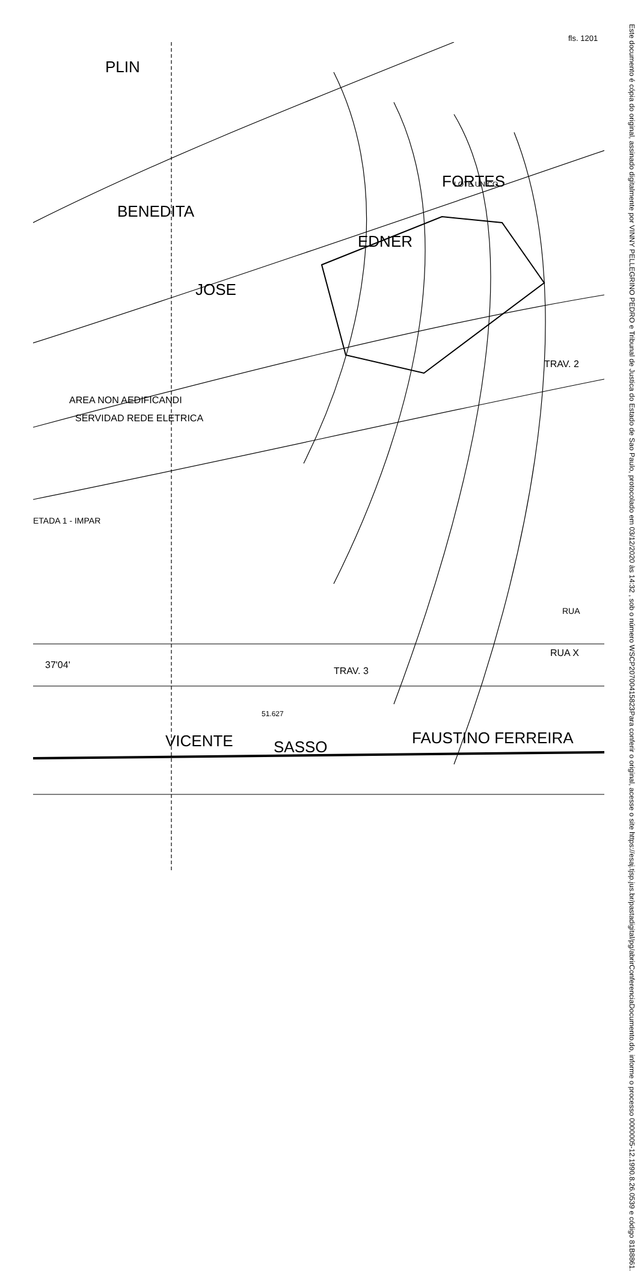fls. 1201
PLIN
BENEDITA
JOSE
EDNER
FORTES
VICENTE
SASSO
FAUSTINO FERREIRA
LOTE UNICO
AREA NON AEDIFICANDI
SERVIDAD REDE ELETRICA
TRAV. 3
TRAV. 2
37'04'
51.627
RUA X
RUA
ETADA 1 - IMPAR
Este documento é cópia do original, assinado digitalmente por VINNY PELLEGRINO PEDRO e Tribunal de Justica do Estado de Sao Paulo, protocolado em 03/12/2020 às 14:32 , sob o número WSCP20700415823
Para conferir o original, acesse o site https://esaj.tjsp.jus.br/pastadigital/pg/abrirConferenciaDocumento.do, informe o processo 0000005-12.1990.8.26.0539 e código 81B8861.